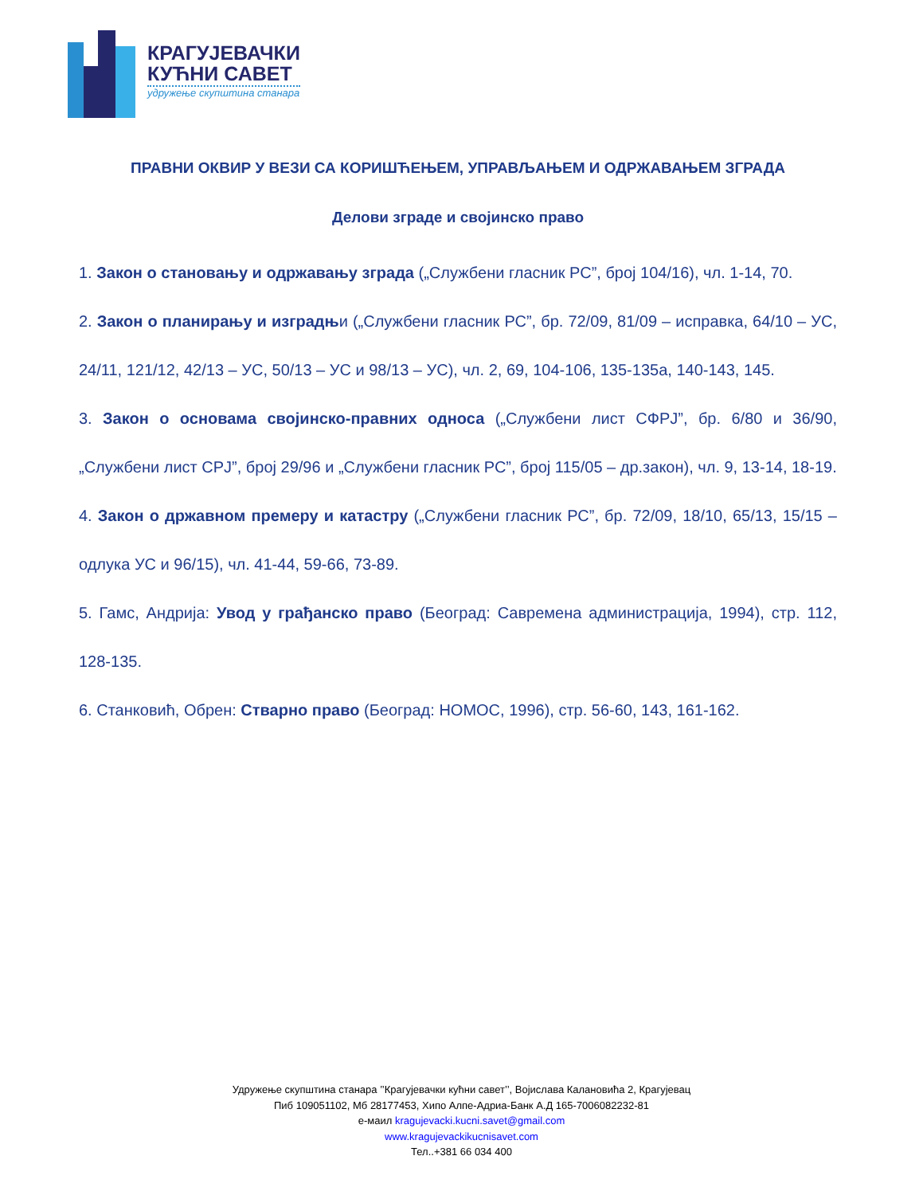КРАГУЈЕВАЧКИ
КУЋНИ САВЕТ
удружење скупштина станара
ПРАВНИ ОКВИР У ВЕЗИ СА КОРИШЋЕЊЕМ, УПРАВЉАЊЕМ И ОДРЖАВАЊЕМ ЗГРАДА
Делови зграде и својинско право
1. Закон о становању и одржавању зграда („Службени гласник РС”, број 104/16), чл. 1-14, 70.
2. Закон о планирању и изградњи („Службени гласник РС”, бр. 72/09, 81/09 – исправка, 64/10 – УС, 24/11, 121/12, 42/13 – УС, 50/13 – УС и 98/13 – УС), чл. 2, 69, 104-106, 135-135а, 140-143, 145.
3. Закон о основама својинско-правних односа („Службени лист СФРЈ”, бр. 6/80 и 36/90, „Службени лист СРЈ”, број 29/96 и „Службени гласник РС”, број 115/05 – др.закон), чл. 9, 13-14, 18-19.
4. Закон о државном премеру и катастру („Службени гласник РС”, бр. 72/09, 18/10, 65/13, 15/15 – одлука УС и 96/15), чл. 41-44, 59-66, 73-89.
5. Гамс, Андрија: Увод у грађанско право (Београд: Савремена администрација, 1994), стр. 112, 128-135.
6. Станковић, Обрен: Стварно право (Београд: НОМОС, 1996), стр. 56-60, 143, 161-162.
Удружење скупштина станара ’’Крагујевачки кућни савет’’, Војислава Калановића 2, Крагујевац
Пиб 109051102, Мб 28177453, Хипо Алпе-Адриа-Банк А.Д 165-7006082232-81
е-маил kragujevacki.kucni.savet@gmail.com
www.kragujevackikucnisavet.com
Тел..+381 66 034 400